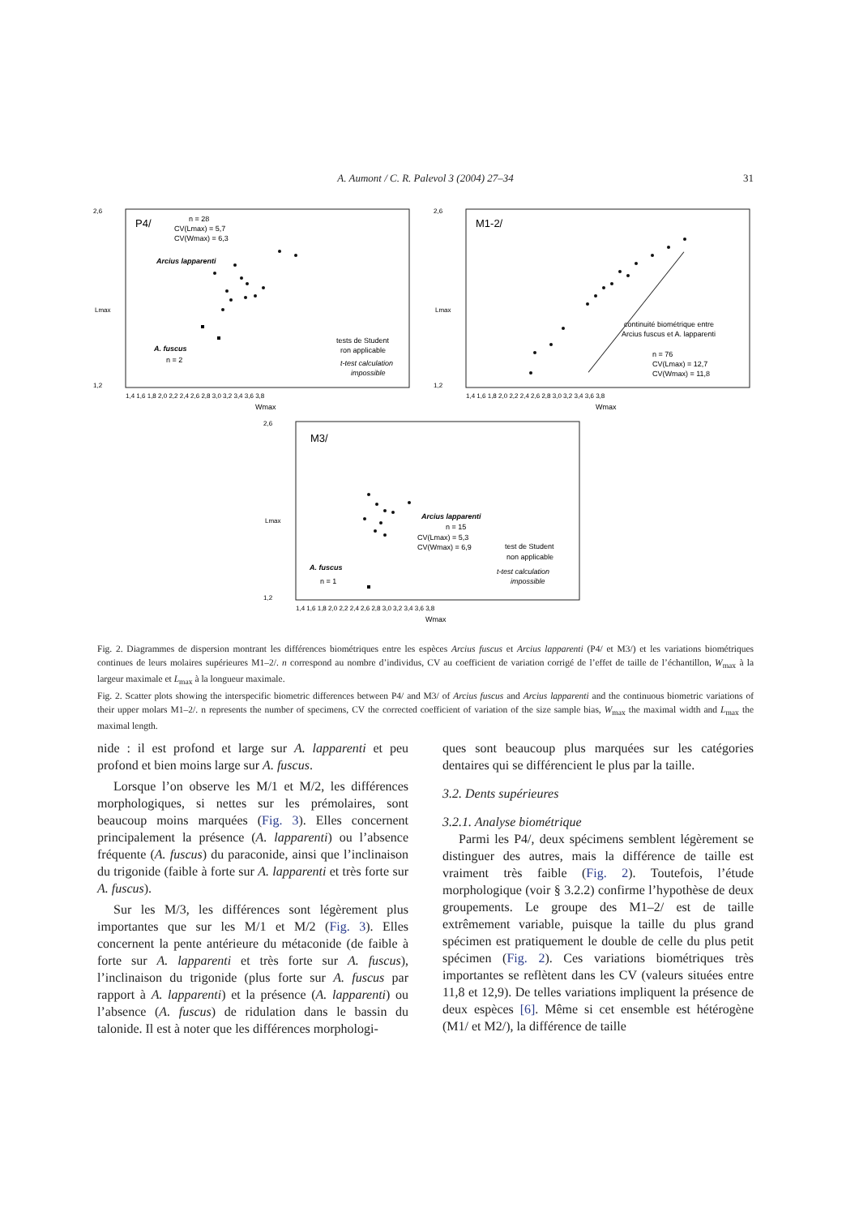A. Aumont / C. R. Palevol 3 (2004) 27–34
31
P4/
n = 28
CV(Lmax) = 5,7
CV(Wmax) = 6,3
Arcius lapparenti
A. fuscus
n = 2
tests de Student
ron applicable
t-test calculation
impossible
2,6
1,2
Lmax
1,4 1,6 1,8 2,0 2,2 2,4 2,6 2,8 3,0 3,2 3,4 3,6 3,8
Wmax
M1-2/
continuité biométrique entre
Arcius fuscus et A. lapparenti
n = 76
CV(Lmax) = 12,7
CV(Wmax) = 11,8
2,6
1,2
Lmax
1,4 1,6 1,8 2,0 2,2 2,4 2,6 2,8 3,0 3,2 3,4 3,6 3,8
Wmax
M3/
Arcius lapparenti
n = 15
CV(Lmax) = 5,3
CV(Wmax) = 6,9
test de Student
non applicable
t-test calculation
impossible
A. fuscus
n = 1
2,6
1,2
Lmax
1,4 1,6 1,8 2,0 2,2 2,4 2,6 2,8 3,0 3,2 3,4 3,6 3,8
Wmax
Fig. 2. Diagrammes de dispersion montrant les différences biométriques entre les espèces Arcius fuscus et Arcius lapparenti (P4/ et M3/) et les variations biométriques continues de leurs molaires supérieures M1–2/. n correspond au nombre d’individus, CV au coefficient de variation corrigé de l’effet de taille de l’échantillon, W<sub>max</sub> à la largeur maximale et L<sub>max</sub> à la longueur maximale.
Fig. 2. Scatter plots showing the interspecific biometric differences between P4/ and M3/ of Arcius fuscus and Arcius lapparenti and the continuous biometric variations of their upper molars M1–2/. n represents the number of specimens, CV the corrected coefficient of variation of the size sample bias, W<sub>max</sub> the maximal width and L<sub>max</sub> the maximal length.
nide : il est profond et large sur A. lapparenti et peu profond et bien moins large sur A. fuscus.
Lorsque l’on observe les M/1 et M/2, les différences morphologiques, si nettes sur les prémolaires, sont beaucoup moins marquées (Fig. 3). Elles concernent principalement la présence (A. lapparenti) ou l’absence fréquente (A. fuscus) du paraconide, ainsi que l’inclinaison du trigonide (faible à forte sur A. lapparenti et très forte sur A. fuscus).
Sur les M/3, les différences sont légèrement plus importantes que sur les M/1 et M/2 (Fig. 3). Elles concernent la pente antérieure du métaconide (de faible à forte sur A. lapparenti et très forte sur A. fuscus), l’inclinaison du trigonide (plus forte sur A. fuscus par rapport à A. lapparenti) et la présence (A. lapparenti) ou l’absence (A. fuscus) de ridulation dans le bassin du talonide. Il est à noter que les différences morphologi-
ques sont beaucoup plus marquées sur les catégories dentaires qui se différencient le plus par la taille.
3.2. Dents supérieures
3.2.1. Analyse biométrique
Parmi les P4/, deux spécimens semblent légèrement se distinguer des autres, mais la différence de taille est vraiment très faible (Fig. 2). Toutefois, l’étude morphologique (voir § 3.2.2) confirme l’hypothèse de deux groupements. Le groupe des M1–2/ est de taille extrêmement variable, puisque la taille du plus grand spécimen est pratiquement le double de celle du plus petit spécimen (Fig. 2). Ces variations biométriques très importantes se reflètent dans les CV (valeurs situées entre 11,8 et 12,9). De telles variations impliquent la présence de deux espèces [6]. Même si cet ensemble est hétérogène (M1/ et M2/), la différence de taille